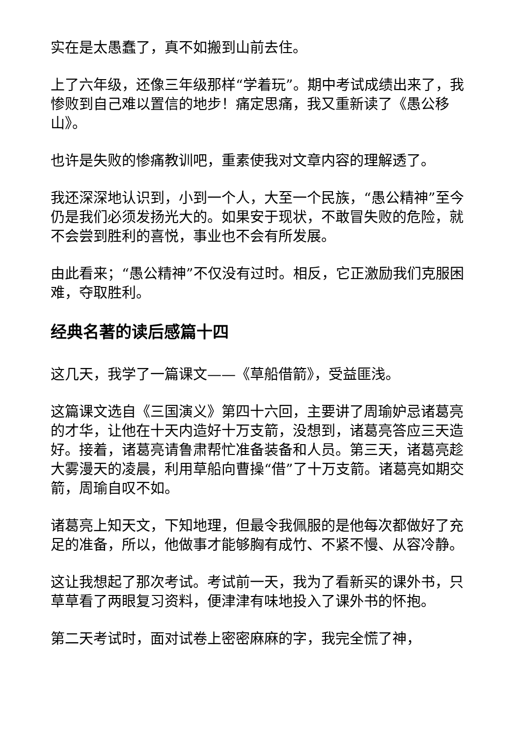实在是太愚蠢了，真不如搬到山前去住。
上了六年级，还像三年级那样“学着玩”。期中考试成绩出来了，我惨败到自己难以置信的地步！痛定思痛，我又重新读了《愚公移山》。
也许是失败的惨痛教训吧，重素使我对文章内容的理解透了。
我还深深地认识到，小到一个人，大至一个民族，“愚公精神”至今仍是我们必须发扬光大的。如果安于现状，不敢冒失败的危险，就不会尝到胜利的喜悦，事业也不会有所发展。
由此看来；“愚公精神”不仅没有过时。相反，它正激励我们克服困难，夺取胜利。
经典名著的读后感篇十四
这几天，我学了一篇课文——《草船借箭》，受益匪浅。
这篇课文选自《三国演义》第四十六回，主要讲了周瑜妒忌诸葛亮的才华，让他在十天内造好十万支箭，没想到，诸葛亮答应三天造好。接着，诸葛亮请鲁肃帮忙准备装备和人员。第三天，诸葛亮趁大雾漫天的凌晨，利用草船向曹操“借”了十万支箭。诸葛亮如期交箭，周瑜自叹不如。
诸葛亮上知天文，下知地理，但最令我佩服的是他每次都做好了充足的准备，所以，他做事才能够胸有成竹、不紧不慢、从容冷静。
这让我想起了那次考试。考试前一天，我为了看新买的课外书，只草草看了两眼复习资料，便津津有味地投入了课外书的怀抱。
第二天考试时，面对试卷上密密麻麻的字，我完全慌了神，